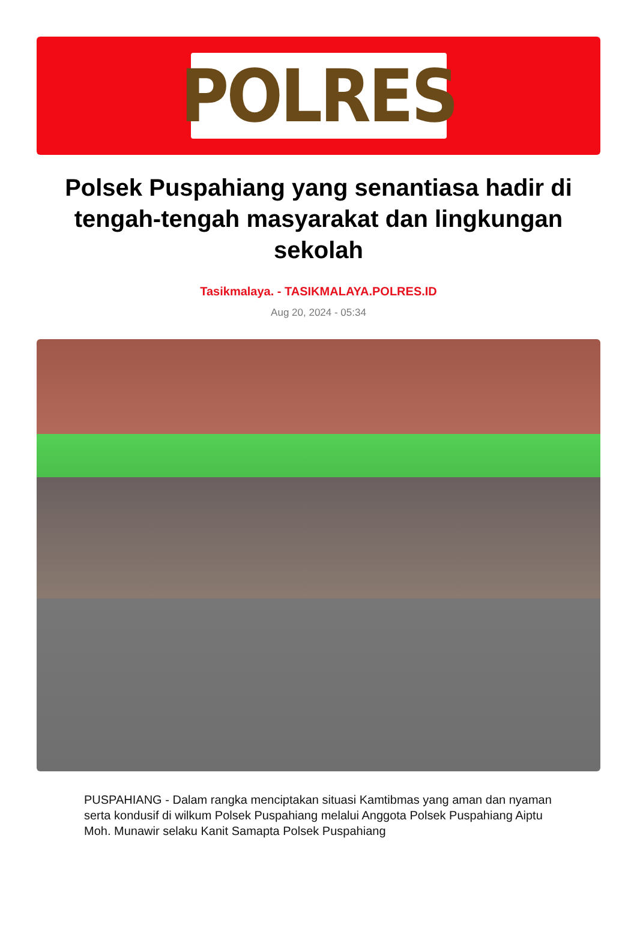POLRES
Polsek Puspahiang yang senantiasa hadir di tengah-tengah masyarakat dan lingkungan sekolah
Tasikmalaya. - TASIKMALAYA.POLRES.ID
Aug 20, 2024 - 05:34
PUSPAHIANG - Dalam rangka menciptakan situasi Kamtibmas yang aman dan nyaman serta kondusif di wilkum Polsek Puspahiang melalui Anggota Polsek Puspahiang Aiptu Moh. Munawir selaku Kanit Samapta Polsek Puspahiang